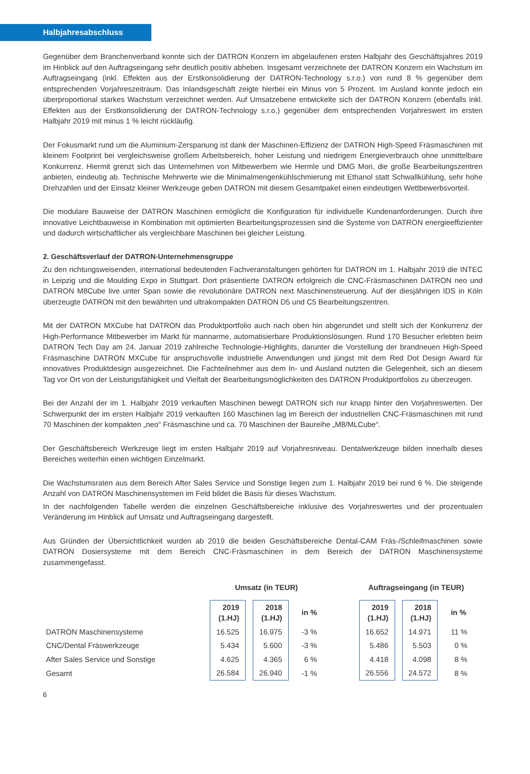Halbjahresabschluss
Gegenüber dem Branchenverband konnte sich der DATRON Konzern im abgelaufenen ersten Halbjahr des Geschäftsjahres 2019 im Hinblick auf den Auftragseingang sehr deutlich positiv abheben. Insgesamt verzeichnete der DATRON Konzern ein Wachstum im Auftragseingang (inkl. Effekten aus der Erstkonsolidierung der DATRON-Technology s.r.o.) von rund 8 % gegenüber dem entsprechenden Vorjahreszeitraum. Das Inlandsgeschäft zeigte hierbei ein Minus von 5 Prozent. Im Ausland konnte jedoch ein überproportional starkes Wachstum verzeichnet werden. Auf Umsatzebene entwickelte sich der DATRON Konzern (ebenfalls inkl. Effekten aus der Erstkonsolidierung der DATRON-Technology s.r.o.) gegenüber dem entsprechenden Vorjahreswert im ersten Halbjahr 2019 mit minus 1 % leicht rückläufig.
Der Fokusmarkt rund um die Aluminium-Zerspanung ist dank der Maschinen-Effizienz der DATRON High-Speed Fräsmaschinen mit kleinem Footprint bei vergleichsweise großem Arbeitsbereich, hoher Leistung und niedrigem Energieverbrauch ohne unmittelbare Konkurrenz. Hiermit grenzt sich das Unternehmen von Mitbewerbern wie Hermle und DMG Mori, die große Bearbeitungszentren anbieten, eindeutig ab. Technische Mehrwerte wie die Minimalmengenkühlschmierung mit Ethanol statt Schwallkühlung, sehr hohe Drehzahlen und der Einsatz kleiner Werkzeuge geben DATRON mit diesem Gesamtpaket einen eindeutigen Wettbewerbsvorteil.
Die modulare Bauweise der DATRON Maschinen ermöglicht die Konfiguration für individuelle Kundenanforderungen. Durch ihre innovative Leichtbauweise in Kombination mit optimierten Bearbeitungsprozessen sind die Systeme von DATRON energieeffizienter und dadurch wirtschaftlicher als vergleichbare Maschinen bei gleicher Leistung.
2. Geschäftsverlauf der DATRON-Unternehmensgruppe
Zu den richtungsweisenden, international bedeutenden Fachveranstaltungen gehörten für DATRON im 1. Halbjahr 2019 die INTEC in Leipzig und die Moulding Expo in Stuttgart. Dort präsentierte DATRON erfolgreich die CNC-Fräsmaschinen DATRON neo und DATRON M8Cube live unter Span sowie die revolutionäre DATRON next Maschinensteuerung. Auf der diesjährigen IDS in Köln überzeugte DATRON mit den bewährten und ultrakompakten DATRON D5 und C5 Bearbeitungszentren.
Mit der DATRON MXCube hat DATRON das Produktportfolio auch nach oben hin abgerundet und stellt sich der Konkurrenz der High-Performance Mitbewerber im Markt für mannarme, automatisierbare Produktionslösungen. Rund 170 Besucher erlebten beim DATRON Tech Day am 24. Januar 2019 zahlreiche Technologie-Highlights, darunter die Vorstellung der brandneuen High-Speed Fräsmaschine DATRON MXCube für anspruchsvolle industrielle Anwendungen und jüngst mit dem Red Dot Design Award für innovatives Produktdesign ausgezeichnet. Die Fachteilnehmer aus dem In- und Ausland nutzten die Gelegenheit, sich an diesem Tag vor Ort von der Leistungsfähigkeit und Vielfalt der Bearbeitungsmöglichkeiten des DATRON Produktportfolios zu überzeugen.
Bei der Anzahl der im 1. Halbjahr 2019 verkauften Maschinen bewegt DATRON sich nur knapp hinter den Vorjahreswerten. Der Schwerpunkt der im ersten Halbjahr 2019 verkauften 160 Maschinen lag im Bereich der industriellen CNC-Fräsmaschinen mit rund 70 Maschinen der kompakten „neo“ Fräsmaschine und ca. 70 Maschinen der Baureihe „M8/MLCube“.
Der Geschäftsbereich Werkzeuge liegt im ersten Halbjahr 2019 auf Vorjahresniveau. Dentalwerkzeuge bilden innerhalb dieses Bereiches weiterhin einen wichtigen Einzelmarkt.
Die Wachstumsraten aus dem Bereich After Sales Service und Sonstige liegen zum 1. Halbjahr 2019 bei rund 6 %. Die steigende Anzahl von DATRON Maschinensystemen im Feld bildet die Basis für dieses Wachstum.
In der nachfolgenden Tabelle werden die einzelnen Geschäftsbereiche inklusive des Vorjahreswertes und der prozentualen Veränderung im Hinblick auf Umsatz und Auftragseingang dargestellt.
Aus Gründen der Übersichtlichkeit wurden ab 2019 die beiden Geschäftsbereiche Dental-CAM Fräs-/Schleifmaschinen sowie DATRON Dosiersysteme mit dem Bereich CNC-Fräsmaschinen in dem Bereich der DATRON Maschinensysteme zusammengefasst.
| | Umsatz (in TEUR) | | | | Auftragseingang (in TEUR) | | |
| --- | --- | --- | --- | --- | --- | --- | --- |
| | 2019 (1.HJ) | 2018 (1.HJ) | in % | | 2019 (1.HJ) | 2018 (1.HJ) | in % |
| DATRON Maschinensysteme | 16.525 | 16.975 | -3 % | | 16.652 | 14.971 | 11 % |
| CNC/Dental Fräswerkzeuge | 5.434 | 5.600 | -3 % | | 5.486 | 5.503 | 0 % |
| After Sales Service und Sonstige | 4.625 | 4.365 | 6 % | | 4.418 | 4.098 | 8 % |
| Gesamt | 26.584 | 26.940 | -1 % | | 26.556 | 24.572 | 8 % |
6